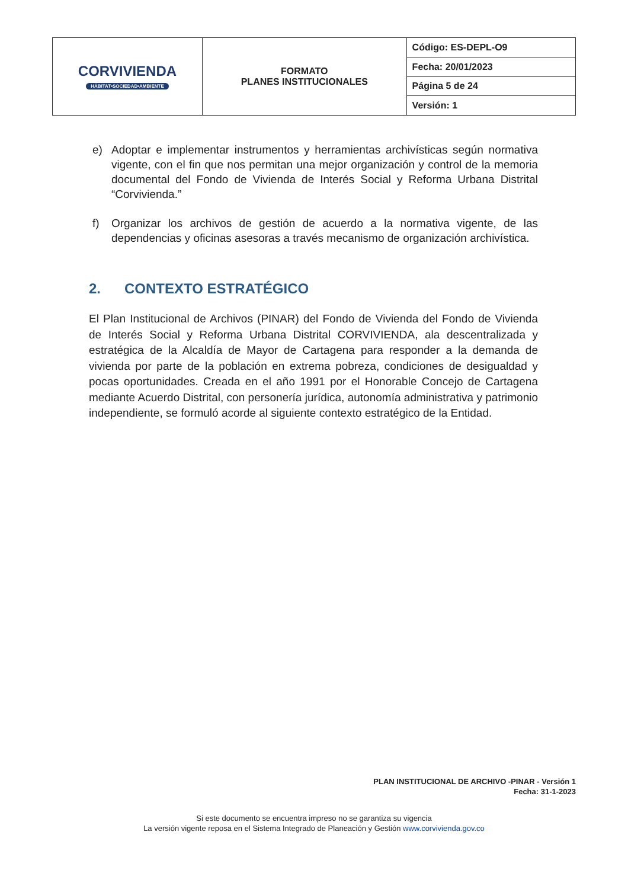| CORVIVIENDA HÁBITAT•SOCIEDAD•AMBIENTE | FORMATO PLANES INSTITUCIONALES | Código: ES-DEPL-O9 |
| | | Fecha: 20/01/2023 |
| | | Página 5 de 24 |
| | | Versión: 1 |
e) Adoptar e implementar instrumentos y herramientas archivísticas según normativa vigente, con el fin que nos permitan una mejor organización y control de la memoria documental del Fondo de Vivienda de Interés Social y Reforma Urbana Distrital “Corvivienda.”
f) Organizar los archivos de gestión de acuerdo a la normativa vigente, de las dependencias y oficinas asesoras a través mecanismo de organización archivística.
2. CONTEXTO ESTRATÉGICO
El Plan Institucional de Archivos (PINAR) del Fondo de Vivienda del Fondo de Vivienda de Interés Social y Reforma Urbana Distrital CORVIVIENDA, ala descentralizada y estratégica de la Alcaldía de Mayor de Cartagena para responder a la demanda de vivienda por parte de la población en extrema pobreza, condiciones de desigualdad y pocas oportunidades. Creada en el año 1991 por el Honorable Concejo de Cartagena mediante Acuerdo Distrital, con personería jurídica, autonomía administrativa y patrimonio independiente, se formuló acorde al siguiente contexto estratégico de la Entidad.
PLAN INSTITUCIONAL DE ARCHIVO -PINAR - Versión 1
Fecha: 31-1-2023
Si este documento se encuentra impreso no se garantiza su vigencia
La versión vigente reposa en el Sistema Integrado de Planeación y Gestión www.corvivienda.gov.co